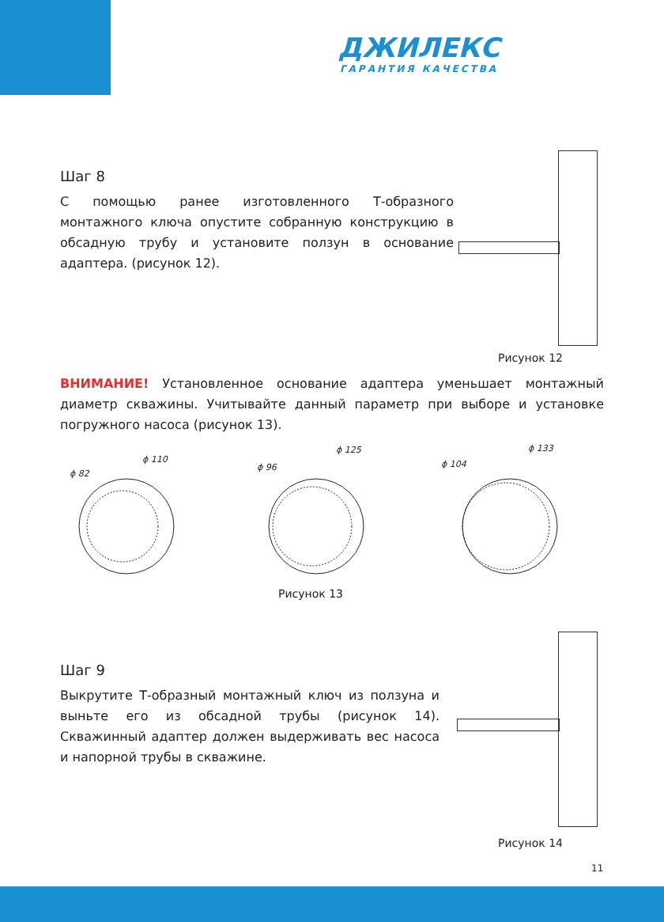ДЖИЛЕКС
ГАРАНТИЯ КАЧЕСТВА
Шаг 8
С помощью ранее изготовленного Т-образного монтажного ключа опустите собранную конструкцию в обсадную трубу и установите ползун в основание адаптера. (рисунок 12).
Рисунок 12
ВНИМАНИЕ! Установленное основание адаптера уменьшает монтажный диаметр скважины. Учитывайте данный параметр при выборе и установке погружного насоса (рисунок 13).
ϕ 82
ϕ 110
ϕ 96
ϕ 125
ϕ 104
ϕ 133
Рисунок 13
Шаг 9
Выкрутите Т-образный монтажный ключ из ползуна и выньте его из обсадной трубы (рисунок 14). Скважинный адаптер должен выдерживать вес насоса и напорной трубы в скважине.
Рисунок 14
11